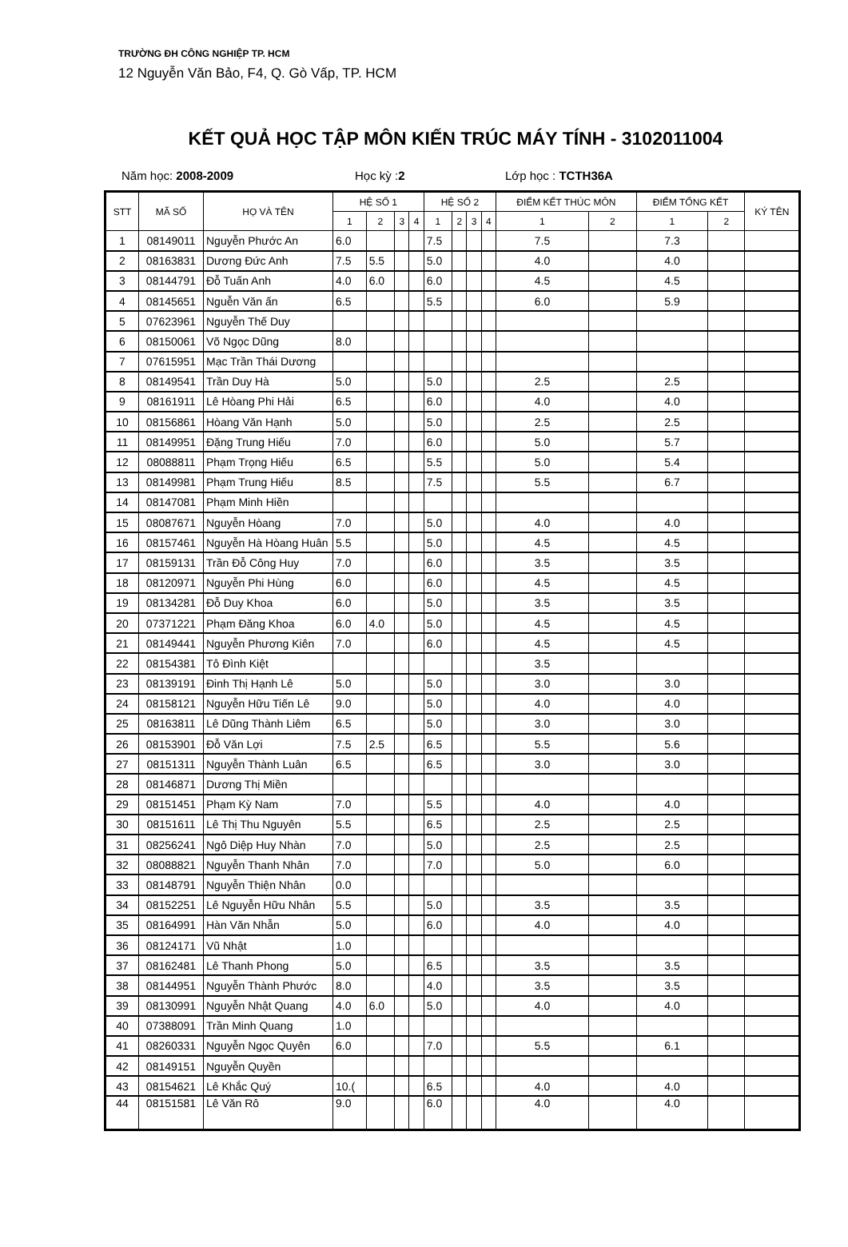TRƯỜNG ĐH CÔNG NGHIỆP TP. HCM
12 Nguyễn Văn Bảo, F4, Q. Gò Vấp, TP. HCM
KẾT QUẢ HỌC TẬP MÔN KIẾN TRÚC MÁY TÍNH - 3102011004
Năm học: 2008-2009 Học kỳ :2 Lớp học : TCTH36A
| STT | MÃ SỐ | HỌ VÀ TÊN | HỆ SỐ 1 | | | | HỆ SỐ 2 | | | | ĐIỂM KẾT THÚC MÔN | | ĐIỂM TỔNG KẾT | | KÝ TÊN |
| --- | --- | --- | --- | --- | --- | --- | --- | --- | --- | --- | --- | --- | --- | --- | --- |
| | | | 1 | 2 | 3 | 4 | 1 | 2 | 3 | 4 | 1 | 2 | 1 | 2 | |
| 1 | 08149011 | Nguyễn Phước An | 6.0 | | | | 7.5 | | | | 7.5 | | 7.3 | | |
| 2 | 08163831 | Dương Đức Anh | 7.5 | 5.5 | | | 5.0 | | | | 4.0 | | 4.0 | | |
| 3 | 08144791 | Đỗ Tuấn Anh | 4.0 | 6.0 | | | 6.0 | | | | 4.5 | | 4.5 | | |
| 4 | 08145651 | Nguễn Văn ấn | 6.5 | | | | 5.5 | | | | 6.0 | | 5.9 | | |
| 5 | 07623961 | Nguyễn Thế Duy | | | | | | | | | | | | | |
| 6 | 08150061 | Võ Ngọc Dũng | 8.0 | | | | | | | | | | | | |
| 7 | 07615951 | Mạc Trần Thái Dương | | | | | | | | | | | | | |
| 8 | 08149541 | Trần Duy Hà | 5.0 | | | | 5.0 | | | | 2.5 | | 2.5 | | |
| 9 | 08161911 | Lê Hòang Phi Hải | 6.5 | | | | 6.0 | | | | 4.0 | | 4.0 | | |
| 10 | 08156861 | Hòang Văn Hạnh | 5.0 | | | | 5.0 | | | | 2.5 | | 2.5 | | |
| 11 | 08149951 | Đặng Trung Hiếu | 7.0 | | | | 6.0 | | | | 5.0 | | 5.7 | | |
| 12 | 08088811 | Phạm Trọng Hiếu | 6.5 | | | | 5.5 | | | | 5.0 | | 5.4 | | |
| 13 | 08149981 | Phạm Trung Hiếu | 8.5 | | | | 7.5 | | | | 5.5 | | 6.7 | | |
| 14 | 08147081 | Phạm Minh Hiền | | | | | | | | | | | | | |
| 15 | 08087671 | Nguyễn Hòang | 7.0 | | | | 5.0 | | | | 4.0 | | 4.0 | | |
| 16 | 08157461 | Nguyễn Hà Hòang Huân | 5.5 | | | | 5.0 | | | | 4.5 | | 4.5 | | |
| 17 | 08159131 | Trần Đỗ Công Huy | 7.0 | | | | 6.0 | | | | 3.5 | | 3.5 | | |
| 18 | 08120971 | Nguyễn Phi Hùng | 6.0 | | | | 6.0 | | | | 4.5 | | 4.5 | | |
| 19 | 08134281 | Đỗ Duy Khoa | 6.0 | | | | 5.0 | | | | 3.5 | | 3.5 | | |
| 20 | 07371221 | Phạm Đăng Khoa | 6.0 | 4.0 | | | 5.0 | | | | 4.5 | | 4.5 | | |
| 21 | 08149441 | Nguyễn Phương Kiên | 7.0 | | | | 6.0 | | | | 4.5 | | 4.5 | | |
| 22 | 08154381 | Tô Đình Kiệt | | | | | | | | | 3.5 | | | | |
| 23 | 08139191 | Đinh Thị Hạnh Lê | 5.0 | | | | 5.0 | | | | 3.0 | | 3.0 | | |
| 24 | 08158121 | Nguyễn Hữu Tiến Lê | 9.0 | | | | 5.0 | | | | 4.0 | | 4.0 | | |
| 25 | 08163811 | Lê Dũng Thành Liêm | 6.5 | | | | 5.0 | | | | 3.0 | | 3.0 | | |
| 26 | 08153901 | Đỗ Văn Lợi | 7.5 | 2.5 | | | 6.5 | | | | 5.5 | | 5.6 | | |
| 27 | 08151311 | Nguyễn Thành Luân | 6.5 | | | | 6.5 | | | | 3.0 | | 3.0 | | |
| 28 | 08146871 | Dương Thị Miền | | | | | | | | | | | | | |
| 29 | 08151451 | Phạm Kỳ Nam | 7.0 | | | | 5.5 | | | | 4.0 | | 4.0 | | |
| 30 | 08151611 | Lê Thị Thu Nguyên | 5.5 | | | | 6.5 | | | | 2.5 | | 2.5 | | |
| 31 | 08256241 | Ngô Diệp Huy Nhàn | 7.0 | | | | 5.0 | | | | 2.5 | | 2.5 | | |
| 32 | 08088821 | Nguyễn Thanh Nhân | 7.0 | | | | 7.0 | | | | 5.0 | | 6.0 | | |
| 33 | 08148791 | Nguyễn Thiện Nhân | 0.0 | | | | | | | | | | | | |
| 34 | 08152251 | Lê Nguyễn Hữu Nhân | 5.5 | | | | 5.0 | | | | 3.5 | | 3.5 | | |
| 35 | 08164991 | Hàn Văn Nhẫn | 5.0 | | | | 6.0 | | | | 4.0 | | 4.0 | | |
| 36 | 08124171 | Vũ Nhật | 1.0 | | | | | | | | | | | | |
| 37 | 08162481 | Lê Thanh Phong | 5.0 | | | | 6.5 | | | | 3.5 | | 3.5 | | |
| 38 | 08144951 | Nguyễn Thành Phước | 8.0 | | | | 4.0 | | | | 3.5 | | 3.5 | | |
| 39 | 08130991 | Nguyễn Nhật Quang | 4.0 | 6.0 | | | 5.0 | | | | 4.0 | | 4.0 | | |
| 40 | 07388091 | Trần Minh Quang | 1.0 | | | | | | | | | | | | |
| 41 | 08260331 | Nguyễn Ngọc Quyên | 6.0 | | | | 7.0 | | | | 5.5 | | 6.1 | | |
| 42 | 08149151 | Nguyễn Quyền | | | | | | | | | | | | | |
| 43 | 08154621 | Lê Khắc Quý | 10.( | | | | 6.5 | | | | 4.0 | | 4.0 | | |
| 44 | 08151581 | Lê Văn Rô | 9.0 | | | | 6.0 | | | | 4.0 | | 4.0 | | |